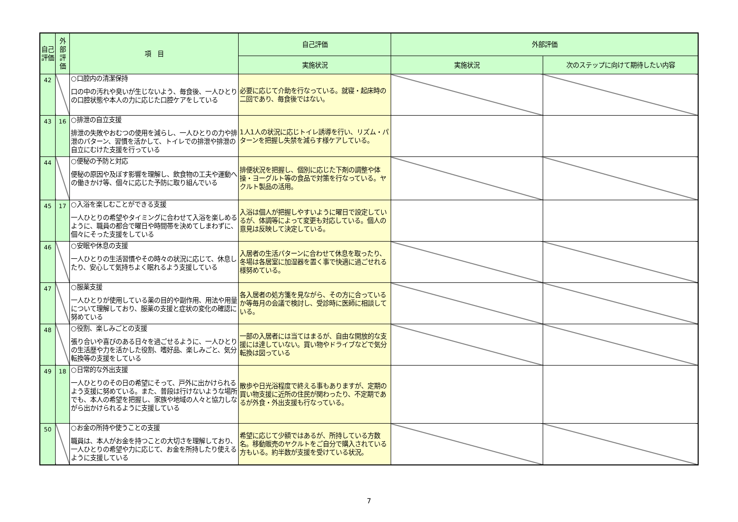| 自己評価 | 外部評価 | 項 目 | 自己評価 | 外部評価 | |
| --- | --- | --- | --- | --- | --- |
| | | | 実施状況 | 実施状況 | 次のステップに向けて期待したい内容 |
| 42 | | ○口腔内の清潔保持 口の中の汚れや臭いが生じないよう、毎食後、一人ひとりの口腔状態や本人の力に応じた口腔ケアをしている | 必要に応じて介助を行なっている。就寝・起床時の二回であり、毎食後ではない。 | | |
| 43 | 16 | ○排泄の自立支援 排泄の失敗やおむつの使用を減らし、一人ひとりの力や排泄のパターン、習慣を活かして、トイレでの排泄や排泄の自立にむけた支援を行っている | 1人1人の状況に応じトイレ誘導を行い、リズム・パターンを把握し失禁を減らす様ケアしている。 | | |
| 44 | | ○便秘の予防と対応 便秘の原因や及ぼす影響を理解し、飲食物の工夫や運動への働きかけ等、個々に応じた予防に取り組んでいる | 排便状況を把握し、個別に応じた下剤の調整や体操・ヨーグルト等の食品で対策を行なっている。ヤクルト製品の活用。 | | |
| 45 | 17 | ○入浴を楽しむことができる支援 一人ひとりの希望やタイミングに合わせて入浴を楽しめるように、職員の都合で曜日や時間帯を決めてしまわずに、個々にそった支援をしている | 入浴は個人が把握しやすいように曜日で設定しているが、体調等によって変更も対応している。個人の意見は反映して決定している。 | | |
| 46 | | ○安眠や休息の支援 一人ひとりの生活習慣やその時々の状況に応じて、休息したり、安心して気持ちよく眠れるよう支援している | 入居者の生活パターンに合わせて休息を取ったり、冬場は各居室に加湿器を置く事で快適に過ごせれる様努めている。 | | |
| 47 | | ○服薬支援 一人ひとりが使用している薬の目的や副作用、用法や用量について理解しており、服薬の支援と症状の変化の確認に努めている | 各入居者の処方箋を見ながら、その方に合っているか等毎月の会議で検討し、受診時に医師に相談している。 | | |
| 48 | | ○役割、楽しみごとの支援 張り合いや喜びのある日々を過ごせるように、一人ひとりの生活歴や力を活かした役割、嗜好品、楽しみごと、気分転換等の支援をしている | 一部の入居者には当てはまるが、自由な開放的な支援には達していない。買い物やドライブなどで気分転換は図っている | | |
| 49 | 18 | ○日常的な外出支援 一人ひとりのその日の希望にそって、戸外に出かけられるよう支援に努めている。また、普段は行けないような場所でも、本人の希望を把握し、家族や地域の人々と協力しながら出かけられるように支援している | 散歩や日光浴程度で終える事もありますが、定期の買い物支援に近所の住民が関わったり、不定期であるが外食・外出支援も行なっている。 | | |
| 50 | | ○お金の所持や使うことの支援 職員は、本人がお金を持つことの大切さを理解しており、一人ひとりの希望や力に応じて、お金を所持したり使えるように支援している | 希望に応じて少額ではあるが、所持している方数名。移動販売のヤクルトをご自分で購入されている方もいる。約半数が支援を受けている状況。 | | |
7